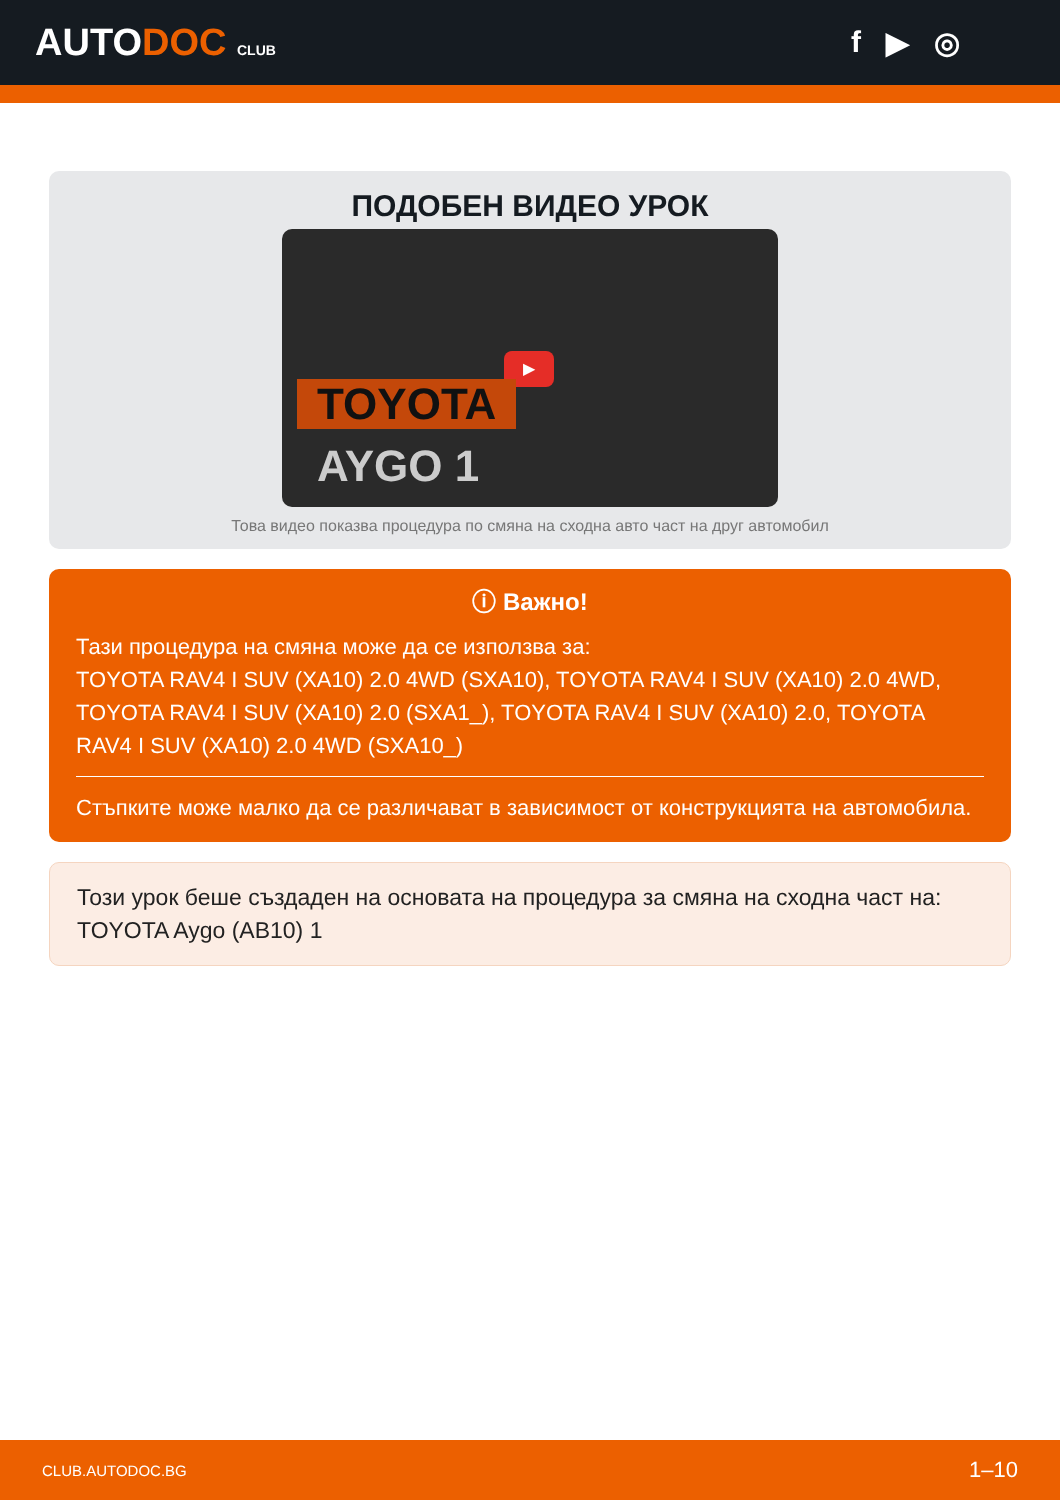AUTODOC CLUB
f ▶ ◎
ПОДОБЕН ВИДЕО УРОК
▶
TOYOTA
AYGO 1
Това видео показва процедура по смяна на сходна авто част на друг автомобил
ⓘ Важно!
Тази процедура на смяна може да се използва за:
TOYOTA RAV4 I SUV (XA10) 2.0 4WD (SXA10), TOYOTA RAV4 I SUV (XA10) 2.0 4WD, TOYOTA RAV4 I SUV (XA10) 2.0 (SXA1_), TOYOTA RAV4 I SUV (XA10) 2.0, TOYOTA RAV4 I SUV (XA10) 2.0 4WD (SXA10_)
Стъпките може малко да се различават в зависимост от конструкцията на автомобила.
Този урок беше създаден на основата на процедура за смяна на сходна част на: TOYOTA Aygo (AB10) 1
CLUB.AUTODOC.BG 1–10